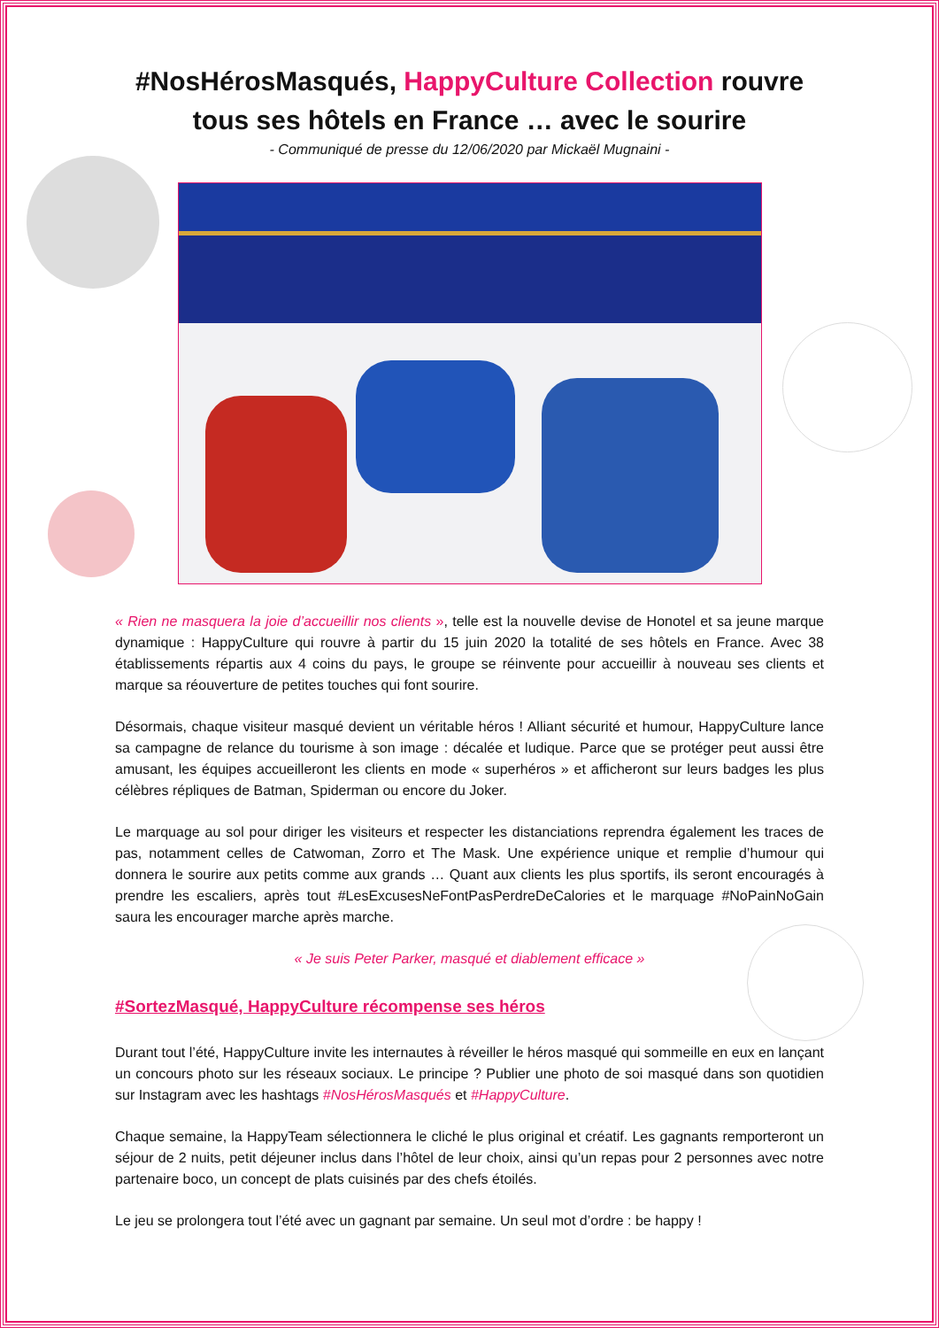#NosHérosMasqués, HappyCulture Collection rouvre tous ses hôtels en France … avec le sourire
- Communiqué de presse du 12/06/2020 par Mickaël Mugnaini -
« Rien ne masquera la joie d’accueillir nos clients », telle est la nouvelle devise de Honotel et sa jeune marque dynamique : HappyCulture qui rouvre à partir du 15 juin 2020 la totalité de ses hôtels en France. Avec 38 établissements répartis aux 4 coins du pays, le groupe se réinvente pour accueillir à nouveau ses clients et marque sa réouverture de petites touches qui font sourire.
Désormais, chaque visiteur masqué devient un véritable héros ! Alliant sécurité et humour, HappyCulture lance sa campagne de relance du tourisme à son image : décalée et ludique. Parce que se protéger peut aussi être amusant, les équipes accueilleront les clients en mode « superhéros » et afficheront sur leurs badges les plus célèbres répliques de Batman, Spiderman ou encore du Joker.
Le marquage au sol pour diriger les visiteurs et respecter les distanciations reprendra également les traces de pas, notamment celles de Catwoman, Zorro et The Mask. Une expérience unique et remplie d’humour qui donnera le sourire aux petits comme aux grands … Quant aux clients les plus sportifs, ils seront encouragés à prendre les escaliers, après tout #LesExcusesNeFontPasPerdreDeCalories et le marquage #NoPainNoGain saura les encourager marche après marche.
« Je suis Peter Parker, masqué et diablement efficace »
#SortezMasqué, HappyCulture récompense ses héros
Durant tout l’été, HappyCulture invite les internautes à réveiller le héros masqué qui sommeille en eux en lançant un concours photo sur les réseaux sociaux. Le principe ? Publier une photo de soi masqué dans son quotidien sur Instagram avec les hashtags #NosHérosMasqués et #HappyCulture.
Chaque semaine, la HappyTeam sélectionnera le cliché le plus original et créatif. Les gagnants remporteront un séjour de 2 nuits, petit déjeuner inclus dans l’hôtel de leur choix, ainsi qu’un repas pour 2 personnes avec notre partenaire boco, un concept de plats cuisinés par des chefs étoilés.
Le jeu se prolongera tout l’été avec un gagnant par semaine. Un seul mot d’ordre : be happy !